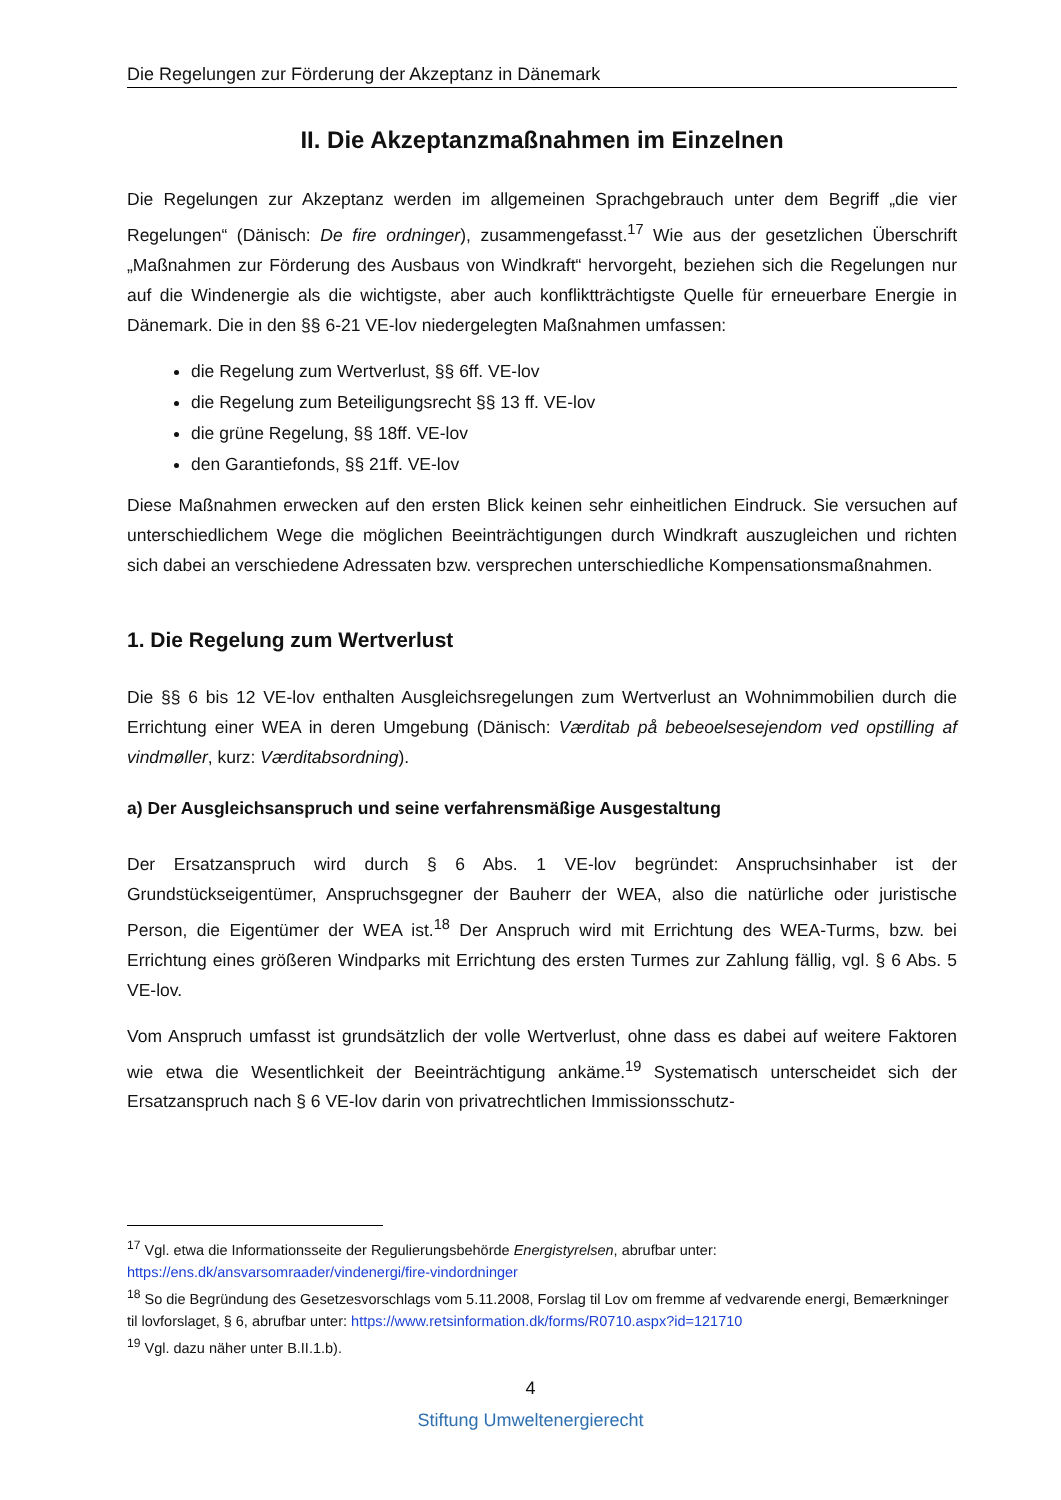Die Regelungen zur Förderung der Akzeptanz in Dänemark
II. Die Akzeptanzmaßnahmen im Einzelnen
Die Regelungen zur Akzeptanz werden im allgemeinen Sprachgebrauch unter dem Begriff „die vier Regelungen“ (Dänisch: De fire ordninger), zusammengefasst.<sup>17</sup> Wie aus der gesetzlichen Überschrift „Maßnahmen zur Förderung des Ausbaus von Windkraft“ hervorgeht, beziehen sich die Regelungen nur auf die Windenergie als die wichtigste, aber auch konfliktträchtigste Quelle für erneuerbare Energie in Dänemark. Die in den §§ 6-21 VE-lov niedergelegten Maßnahmen umfassen:
die Regelung zum Wertverlust, §§ 6ff. VE-lov
die Regelung zum Beteiligungsrecht §§ 13 ff. VE-lov
die grüne Regelung, §§ 18ff. VE-lov
den Garantiefonds, §§ 21ff. VE-lov
Diese Maßnahmen erwecken auf den ersten Blick keinen sehr einheitlichen Eindruck. Sie versuchen auf unterschiedlichem Wege die möglichen Beeinträchtigungen durch Windkraft auszugleichen und richten sich dabei an verschiedene Adressaten bzw. versprechen unterschiedliche Kompensationsmaßnahmen.
1. Die Regelung zum Wertverlust
Die §§ 6 bis 12 VE-lov enthalten Ausgleichsregelungen zum Wertverlust an Wohnimmobilien durch die Errichtung einer WEA in deren Umgebung (Dänisch: Værditab på bebeoelsesejendom ved opstilling af vindmøller, kurz: Værditabsordning).
a) Der Ausgleichsanspruch und seine verfahrensmäßige Ausgestaltung
Der Ersatzanspruch wird durch § 6 Abs. 1 VE-lov begründet: Anspruchsinhaber ist der Grundstückseigentümer, Anspruchsgegner der Bauherr der WEA, also die natürliche oder juristische Person, die Eigentümer der WEA ist.<sup>18</sup> Der Anspruch wird mit Errichtung des WEA-Turms, bzw. bei Errichtung eines größeren Windparks mit Errichtung des ersten Turmes zur Zahlung fällig, vgl. § 6 Abs. 5 VE-lov.
Vom Anspruch umfasst ist grundsätzlich der volle Wertverlust, ohne dass es dabei auf weitere Faktoren wie etwa die Wesentlichkeit der Beeinträchtigung ankäme.<sup>19</sup> Systematisch unterscheidet sich der Ersatzanspruch nach § 6 VE-lov darin von privatrechtlichen Immissionsschutz-
<sup>17</sup> Vgl. etwa die Informationsseite der Regulierungsbehörde Energistyrelsen, abrufbar unter: https://ens.dk/ansvarsomraader/vindenergi/fire-vindordninger
<sup>18</sup> So die Begründung des Gesetzesvorschlags vom 5.11.2008, Forslag til Lov om fremme af vedvarende energi, Bemærkninger til lovforslaget, § 6, abrufbar unter: https://www.retsinformation.dk/forms/R0710.aspx?id=121710
<sup>19</sup> Vgl. dazu näher unter B.II.1.b).
4
Stiftung Umweltenergierecht